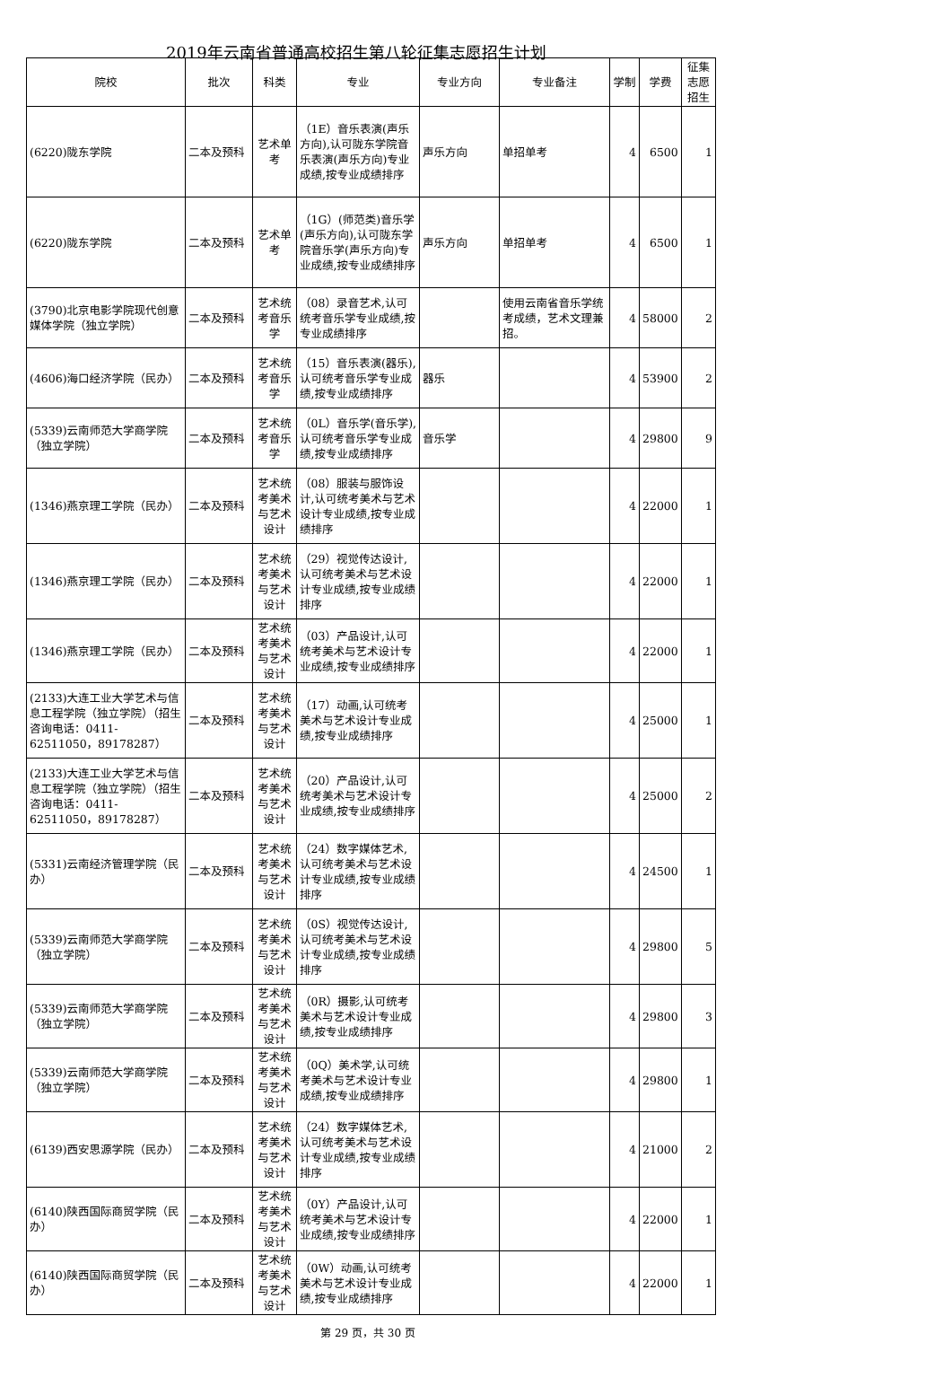2019年云南省普通高校招生第八轮征集志愿招生计划
| 院校 | 批次 | 科类 | 专业 | 专业方向 | 专业备注 | 学制 | 学费 | 征集志愿招生 |
| --- | --- | --- | --- | --- | --- | --- | --- | --- |
| (6220)陇东学院 | 二本及预科 | 艺术单考 | （1E）音乐表演(声乐方向),认可陇东学院音乐表演(声乐方向)专业成绩,按专业成绩排序 | 声乐方向 | 单招单考 | 4 | 6500 | 1 |
| (6220)陇东学院 | 二本及预科 | 艺术单考 | （1G）(师范类)音乐学(声乐方向),认可陇东学院音乐学(声乐方向)专业成绩,按专业成绩排序 | 声乐方向 | 单招单考 | 4 | 6500 | 1 |
| (3790)北京电影学院现代创意媒体学院（独立学院） | 二本及预科 | 艺术统考音乐学 | （08）录音艺术,认可统考音乐学专业成绩,按专业成绩排序 | | 使用云南省音乐学统考成绩，艺术文理兼招。 | 4 | 58000 | 2 |
| (4606)海口经济学院（民办） | 二本及预科 | 艺术统考音乐学 | （15）音乐表演(器乐),认可统考音乐学专业成绩,按专业成绩排序 | 器乐 | | 4 | 53900 | 2 |
| (5339)云南师范大学商学院（独立学院） | 二本及预科 | 艺术统考音乐学 | （0L）音乐学(音乐学),认可统考音乐学专业成绩,按专业成绩排序 | 音乐学 | | 4 | 29800 | 9 |
| (1346)燕京理工学院（民办） | 二本及预科 | 艺术统考美术与艺术设计 | （08）服装与服饰设计,认可统考美术与艺术设计专业成绩,按专业成绩排序 | | | 4 | 22000 | 1 |
| (1346)燕京理工学院（民办） | 二本及预科 | 艺术统考美术与艺术设计 | （29）视觉传达设计,认可统考美术与艺术设计专业成绩,按专业成绩排序 | | | 4 | 22000 | 1 |
| (1346)燕京理工学院（民办） | 二本及预科 | 艺术统考美术与艺术设计 | （03）产品设计,认可统考美术与艺术设计专业成绩,按专业成绩排序 | | | 4 | 22000 | 1 |
| (2133)大连工业大学艺术与信息工程学院（独立学院）（招生咨询电话：0411-62511050，89178287） | 二本及预科 | 艺术统考美术与艺术设计 | （17）动画,认可统考美术与艺术设计专业成绩,按专业成绩排序 | | | 4 | 25000 | 1 |
| (2133)大连工业大学艺术与信息工程学院（独立学院）（招生咨询电话：0411-62511050，89178287） | 二本及预科 | 艺术统考美术与艺术设计 | （20）产品设计,认可统考美术与艺术设计专业成绩,按专业成绩排序 | | | 4 | 25000 | 2 |
| (5331)云南经济管理学院（民办） | 二本及预科 | 艺术统考美术与艺术设计 | （24）数字媒体艺术,认可统考美术与艺术设计专业成绩,按专业成绩排序 | | | 4 | 24500 | 1 |
| (5339)云南师范大学商学院（独立学院） | 二本及预科 | 艺术统考美术与艺术设计 | （0S）视觉传达设计,认可统考美术与艺术设计专业成绩,按专业成绩排序 | | | 4 | 29800 | 5 |
| (5339)云南师范大学商学院（独立学院） | 二本及预科 | 艺术统考美术与艺术设计 | （0R）摄影,认可统考美术与艺术设计专业成绩,按专业成绩排序 | | | 4 | 29800 | 3 |
| (5339)云南师范大学商学院（独立学院） | 二本及预科 | 艺术统考美术与艺术设计 | （0Q）美术学,认可统考美术与艺术设计专业成绩,按专业成绩排序 | | | 4 | 29800 | 1 |
| (6139)西安思源学院（民办） | 二本及预科 | 艺术统考美术与艺术设计 | （24）数字媒体艺术,认可统考美术与艺术设计专业成绩,按专业成绩排序 | | | 4 | 21000 | 2 |
| (6140)陕西国际商贸学院（民办） | 二本及预科 | 艺术统考美术与艺术设计 | （0Y）产品设计,认可统考美术与艺术设计专业成绩,按专业成绩排序 | | | 4 | 22000 | 1 |
| (6140)陕西国际商贸学院（民办） | 二本及预科 | 艺术统考美术与艺术设计 | （0W）动画,认可统考美术与艺术设计专业成绩,按专业成绩排序 | | | 4 | 22000 | 1 |
第 29 页，共 30 页